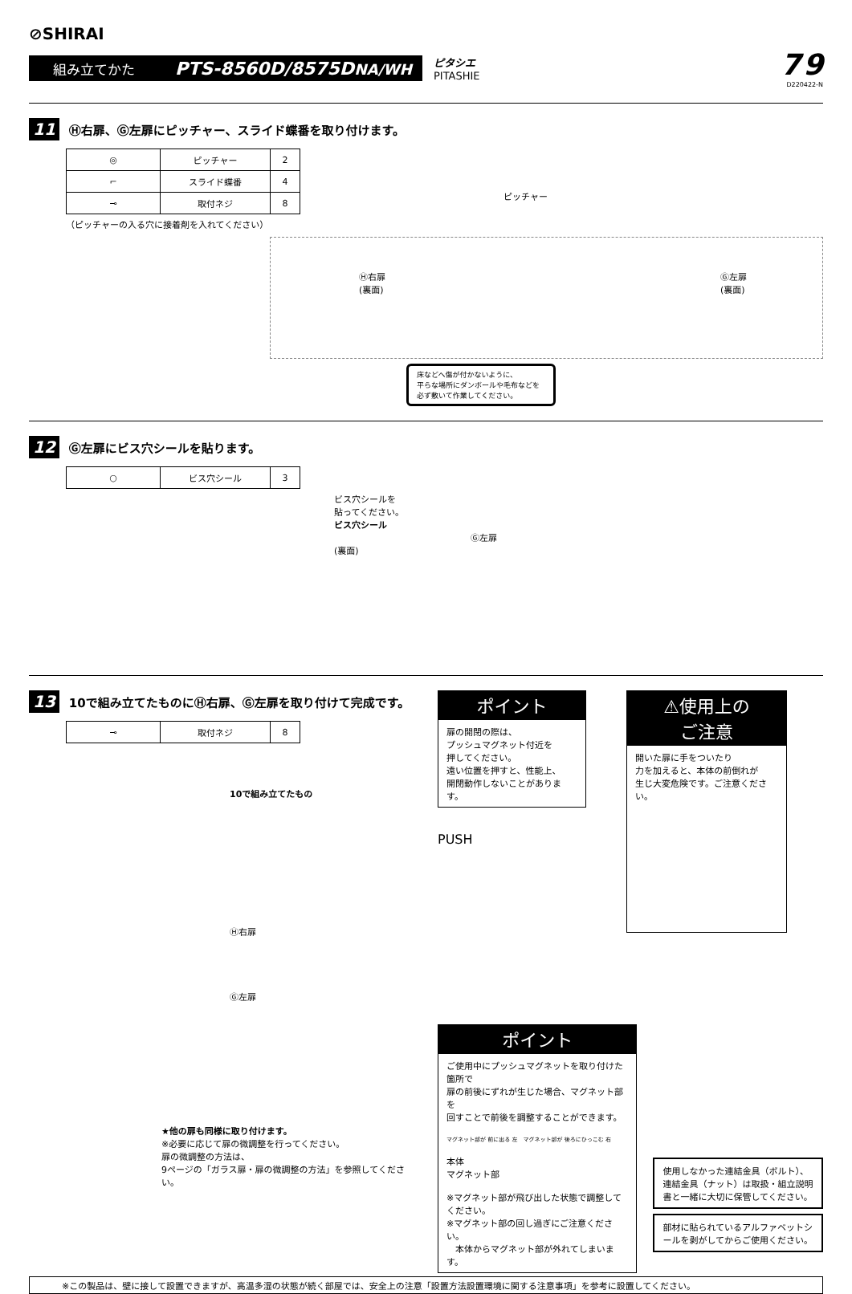⊘SHIRAI
組み立てかた PTS-8560D/8575DNA/WH
ピタシエ
PITASHIE
7 9
D220422-N
11 Ⓗ右扉、Ⓖ左扉にピッチャー、スライド蝶番を取り付けます。
| ◎ | ピッチャー | 2 |
| ⌐ | スライド蝶番 | 4 |
| ⊸ | 取付ネジ | 8 |
（ピッチャーの入る穴に接着剤を入れてください）
ピッチャー
Ⓗ右扉
(裏面)
Ⓖ左扉
(裏面)
床などへ傷が付かないように、
平らな場所にダンボールや毛布などを
必ず敷いて作業してください。
12 Ⓖ左扉にビス穴シールを貼ります。
| ○ | ビス穴シール | 3 |
ビス穴シールを
貼ってください。
ビス穴シール
Ⓖ左扉
(裏面)
13 10で組み立てたものにⒽ右扉、Ⓖ左扉を取り付けて完成です。
| ⊸ | 取付ネジ | 8 |
10で組み立てたもの
Ⓗ右扉
Ⓖ左扉
★他の扉も同様に取り付けます。
※必要に応じて扉の微調整を行ってください。
扉の微調整の方法は、
9ページの「ガラス扉・扉の微調整の方法」を参照してください。
ポイント
扉の開閉の際は、
プッシュマグネット付近を
押してください。
遠い位置を押すと、性能上、
開閉動作しないことがあります。
PUSH
⚠使用上の
ご注意
開いた扉に手をついたり
力を加えると、本体の前倒れが
生じ大変危険です。ご注意ください。
ポイント
ご使用中にプッシュマグネットを取り付けた箇所で
扉の前後にずれが生じた場合、マグネット部を
回すことで前後を調整することができます。
マグネット部が 前に出る 左　マグネット部が 後ろにひっこむ 右
本体
マグネット部
※マグネット部が飛び出した状態で調整してください。
※マグネット部の回し過ぎにご注意ください。
　本体からマグネット部が外れてしまいます。
使用しなかった連結金具（ボルト）、連結金具（ナット）は取扱・組立説明書と一緒に大切に保管してください。
部材に貼られているアルファベットシールを剥がしてからご使用ください。
※この製品は、壁に接して設置できますが、高温多湿の状態が続く部屋では、安全上の注意「設置方法設置環境に関する注意事項」を参考に設置してください。